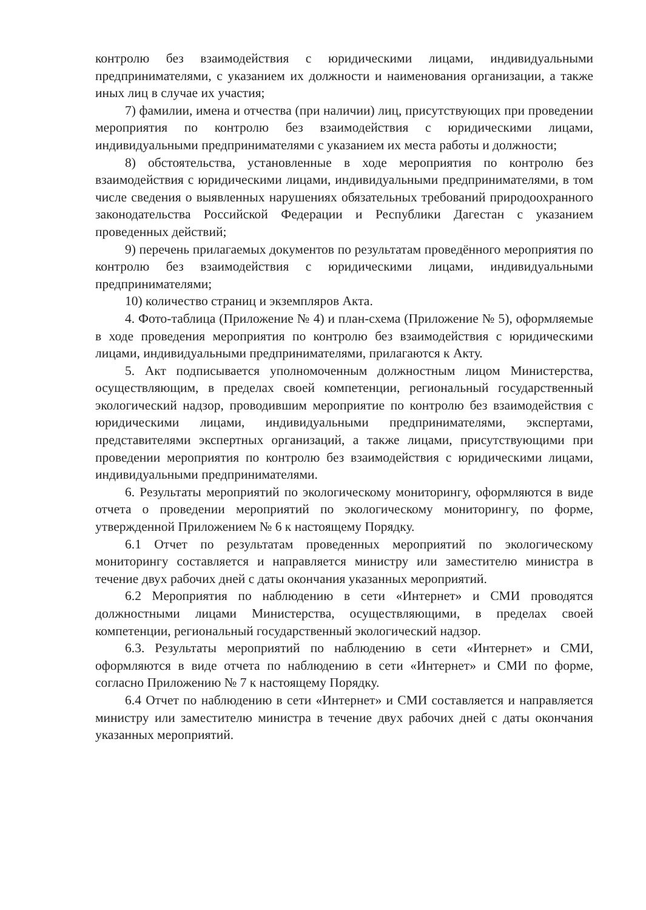контролю без взаимодействия с юридическими лицами, индивидуальными предпринимателями, с указанием их должности и наименования организации, а также иных лиц в случае их участия;
7) фамилии, имена и отчества (при наличии) лиц, присутствующих при проведении мероприятия по контролю без взаимодействия с юридическими лицами, индивидуальными предпринимателями с указанием их места работы и должности;
8) обстоятельства, установленные в ходе мероприятия по контролю без взаимодействия с юридическими лицами, индивидуальными предпринимателями, в том числе сведения о выявленных нарушениях обязательных требований природоохранного законодательства Российской Федерации и Республики Дагестан с указанием проведенных действий;
9) перечень прилагаемых документов по результатам проведённого мероприятия по контролю без взаимодействия с юридическими лицами, индивидуальными предпринимателями;
10) количество страниц и экземпляров Акта.
4. Фото-таблица (Приложение № 4) и план-схема (Приложение № 5), оформляемые в ходе проведения мероприятия по контролю без взаимодействия с юридическими лицами, индивидуальными предпринимателями, прилагаются к Акту.
5. Акт подписывается уполномоченным должностным лицом Министерства, осуществляющим, в пределах своей компетенции, региональный государственный экологический надзор, проводившим мероприятие по контролю без взаимодействия с юридическими лицами, индивидуальными предпринимателями, экспертами, представителями экспертных организаций, а также лицами, присутствующими при проведении мероприятия по контролю без взаимодействия с юридическими лицами, индивидуальными предпринимателями.
6. Результаты мероприятий по экологическому мониторингу, оформляются в виде отчета о проведении мероприятий по экологическому мониторингу, по форме, утвержденной Приложением № 6 к настоящему Порядку.
6.1 Отчет по результатам проведенных мероприятий по экологическому мониторингу составляется и направляется министру или заместителю министра в течение двух рабочих дней с даты окончания указанных мероприятий.
6.2 Мероприятия по наблюдению в сети «Интернет» и СМИ проводятся должностными лицами Министерства, осуществляющими, в пределах своей компетенции, региональный государственный экологический надзор.
6.3. Результаты мероприятий по наблюдению в сети «Интернет» и СМИ, оформляются в виде отчета по наблюдению в сети «Интернет» и СМИ по форме, согласно Приложению № 7 к настоящему Порядку.
6.4 Отчет по наблюдению в сети «Интернет» и СМИ составляется и направляется министру или заместителю министра в течение двух рабочих дней с даты окончания указанных мероприятий.